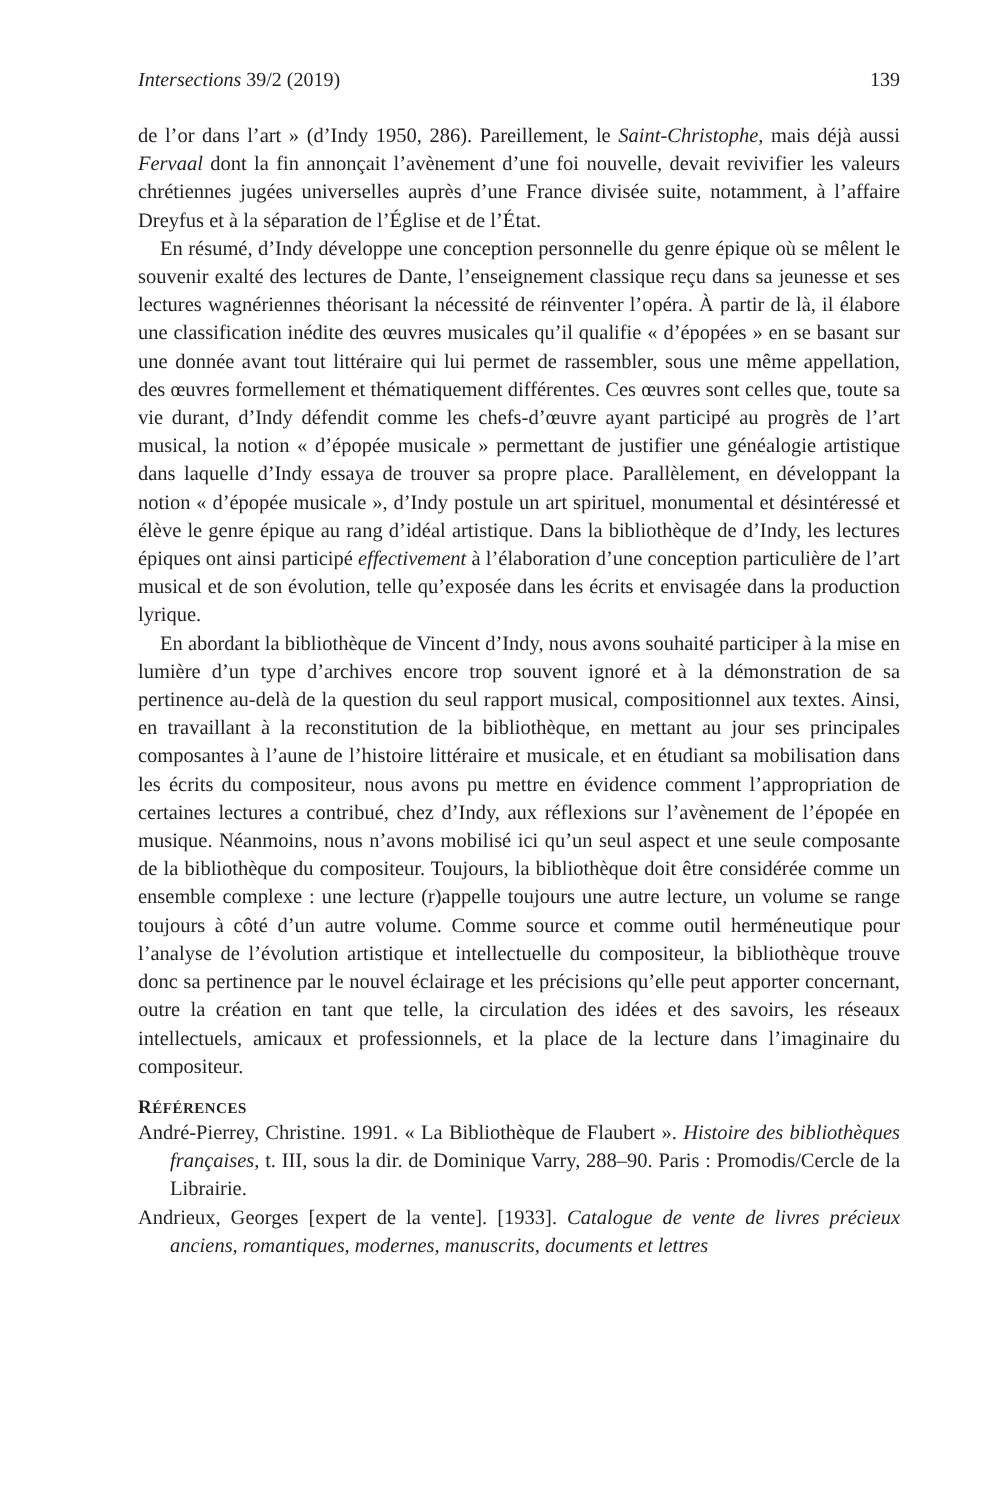Intersections 39/2 (2019) 139
de l’or dans l’art » (d’Indy 1950, 286). Pareillement, le Saint-Christophe, mais déjà aussi Fervaal dont la fin annonçait l’avènement d’une foi nouvelle, devait revivifier les valeurs chrétiennes jugées universelles auprès d’une France divisée suite, notamment, à l’affaire Dreyfus et à la séparation de l’Église et de l’État.
En résumé, d’Indy développe une conception personnelle du genre épique où se mêlent le souvenir exalté des lectures de Dante, l’enseignement classique reçu dans sa jeunesse et ses lectures wagnériennes théorisant la nécessité de réinventer l’opéra. À partir de là, il élabore une classification inédite des œuvres musicales qu’il qualifie « d’épopées » en se basant sur une donnée avant tout littéraire qui lui permet de rassembler, sous une même appellation, des œuvres formellement et thématiquement différentes. Ces œuvres sont celles que, toute sa vie durant, d’Indy défendit comme les chefs-d’œuvre ayant participé au progrès de l’art musical, la notion « d’épopée musicale » permettant de justifier une généalogie artistique dans laquelle d’Indy essaya de trouver sa propre place. Parallèlement, en développant la notion « d’épopée musicale », d’Indy postule un art spirituel, monumental et désintéressé et élève le genre épique au rang d’idéal artistique. Dans la bibliothèque de d’Indy, les lectures épiques ont ainsi participé effectivement à l’élaboration d’une conception particulière de l’art musical et de son évolution, telle qu’exposée dans les écrits et envisagée dans la production lyrique.
En abordant la bibliothèque de Vincent d’Indy, nous avons souhaité participer à la mise en lumière d’un type d’archives encore trop souvent ignoré et à la démonstration de sa pertinence au-delà de la question du seul rapport musical, compositionnel aux textes. Ainsi, en travaillant à la reconstitution de la bibliothèque, en mettant au jour ses principales composantes à l’aune de l’histoire littéraire et musicale, et en étudiant sa mobilisation dans les écrits du compositeur, nous avons pu mettre en évidence comment l’appropriation de certaines lectures a contribué, chez d’Indy, aux réflexions sur l’avènement de l’épopée en musique. Néanmoins, nous n’avons mobilisé ici qu’un seul aspect et une seule composante de la bibliothèque du compositeur. Toujours, la bibliothèque doit être considérée comme un ensemble complexe : une lecture (r)appelle toujours une autre lecture, un volume se range toujours à côté d’un autre volume. Comme source et comme outil herméneutique pour l’analyse de l’évolution artistique et intellectuelle du compositeur, la bibliothèque trouve donc sa pertinence par le nouvel éclairage et les précisions qu’elle peut apporter concernant, outre la création en tant que telle, la circulation des idées et des savoirs, les réseaux intellectuels, amicaux et professionnels, et la place de la lecture dans l’imaginaire du compositeur.
RÉFÉRENCES
André-Pierrey, Christine. 1991. « La Bibliothèque de Flaubert ». Histoire des bibliothèques françaises, t. III, sous la dir. de Dominique Varry, 288–90. Paris : Promodis/Cercle de la Librairie.
Andrieux, Georges [expert de la vente]. [1933]. Catalogue de vente de livres précieux anciens, romantiques, modernes, manuscrits, documents et lettres